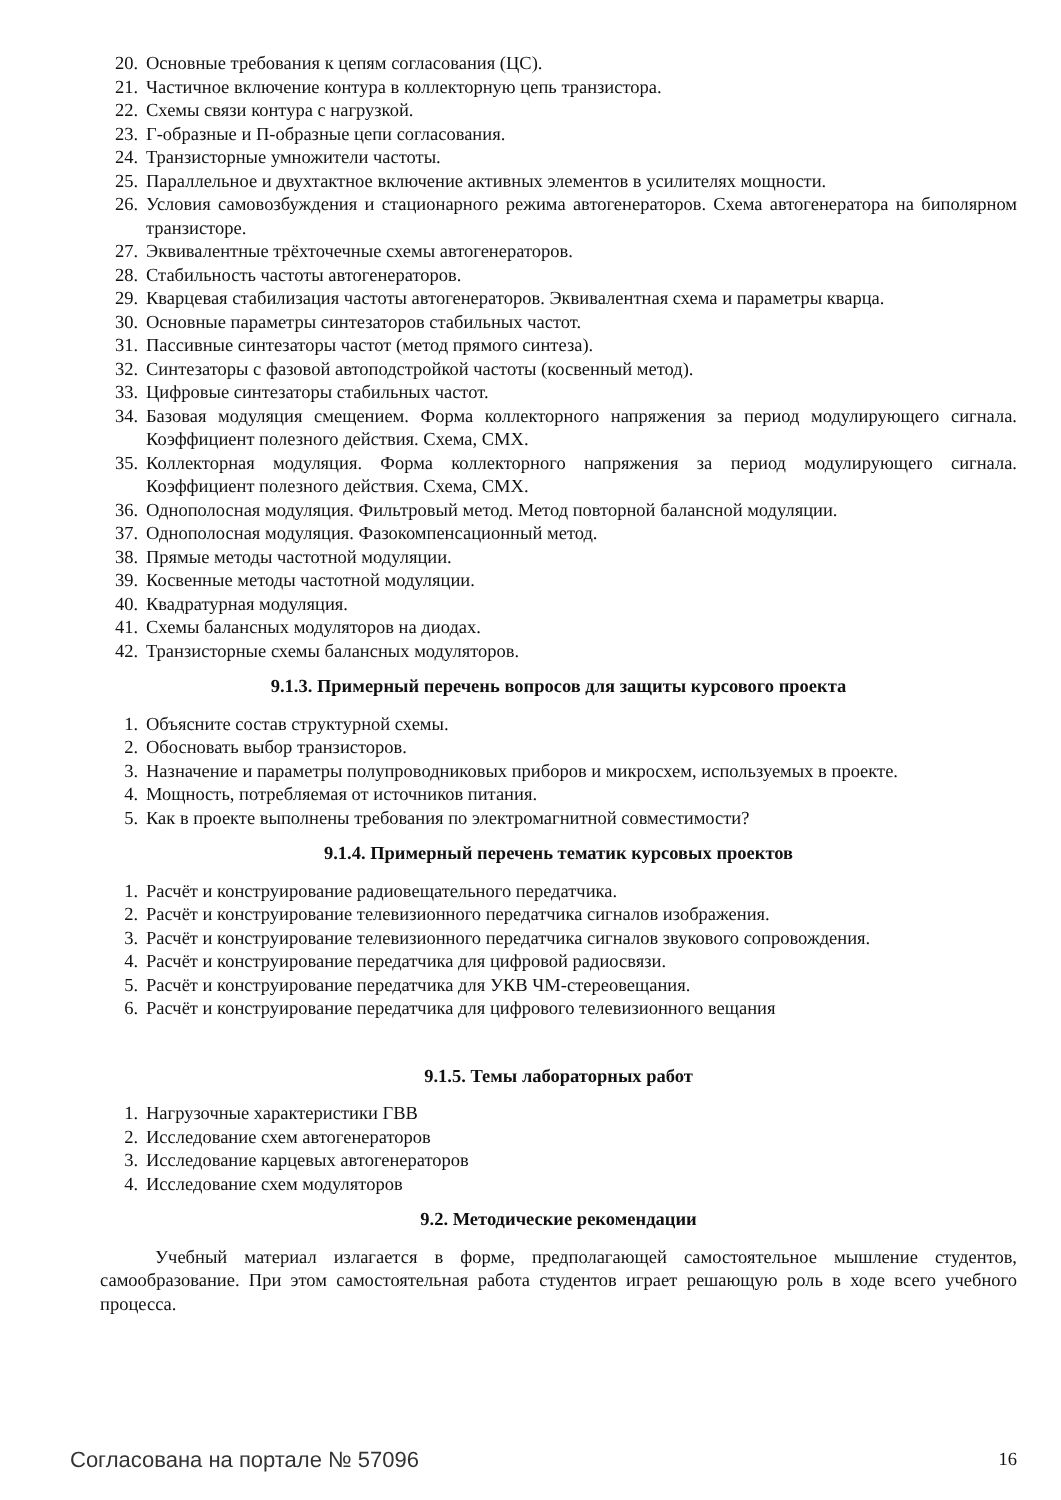20. Основные требования к цепям согласования (ЦС).
21. Частичное включение контура в коллекторную цепь транзистора.
22. Схемы связи контура с нагрузкой.
23. Г-образные и П-образные цепи согласования.
24. Транзисторные умножители частоты.
25. Параллельное и двухтактное включение активных элементов в усилителях мощности.
26. Условия самовозбуждения и стационарного режима автогенераторов. Схема автогенератора на биполярном транзисторе.
27. Эквивалентные трёхточечные схемы автогенераторов.
28. Стабильность частоты автогенераторов.
29. Кварцевая стабилизация частоты автогенераторов. Эквивалентная схема и параметры кварца.
30. Основные параметры синтезаторов стабильных частот.
31. Пассивные синтезаторы частот (метод прямого синтеза).
32. Синтезаторы с фазовой автоподстройкой частоты (косвенный метод).
33. Цифровые синтезаторы стабильных частот.
34. Базовая модуляция смещением. Форма коллекторного напряжения за период модулирующего сигнала. Коэффициент полезного действия. Схема, СМХ.
35. Коллекторная модуляция. Форма коллекторного напряжения за период модулирующего сигнала. Коэффициент полезного действия. Схема, СМХ.
36. Однополосная модуляция. Фильтровый метод. Метод повторной балансной модуляции.
37. Однополосная модуляция. Фазокомпенсационный метод.
38. Прямые методы частотной модуляции.
39. Косвенные методы частотной модуляции.
40. Квадратурная модуляция.
41. Схемы балансных модуляторов на диодах.
42. Транзисторные схемы балансных модуляторов.
9.1.3. Примерный перечень вопросов для защиты курсового проекта
1. Объясните состав структурной схемы.
2. Обосновать выбор транзисторов.
3. Назначение и параметры полупроводниковых приборов и микросхем, используемых в проекте.
4. Мощность, потребляемая от источников питания.
5. Как в проекте выполнены требования по электромагнитной совместимости?
9.1.4. Примерный перечень тематик курсовых проектов
1. Расчёт и конструирование радиовещательного передатчика.
2. Расчёт и конструирование телевизионного передатчика сигналов изображения.
3. Расчёт и конструирование телевизионного передатчика сигналов звукового сопровождения.
4. Расчёт и конструирование передатчика для цифровой радиосвязи.
5. Расчёт и конструирование передатчика для УКВ ЧМ-стереовещания.
6. Расчёт и конструирование передатчика для цифрового телевизионного вещания
9.1.5. Темы лабораторных работ
1. Нагрузочные характеристики ГВВ
2. Исследование схем автогенераторов
3. Исследование карцевых автогенераторов
4. Исследование схем модуляторов
9.2. Методические рекомендации
Учебный материал излагается в форме, предполагающей самостоятельное мышление студентов, самообразование. При этом самостоятельная работа студентов играет решающую роль в ходе всего учебного процесса.
Согласована на портале № 57096 16